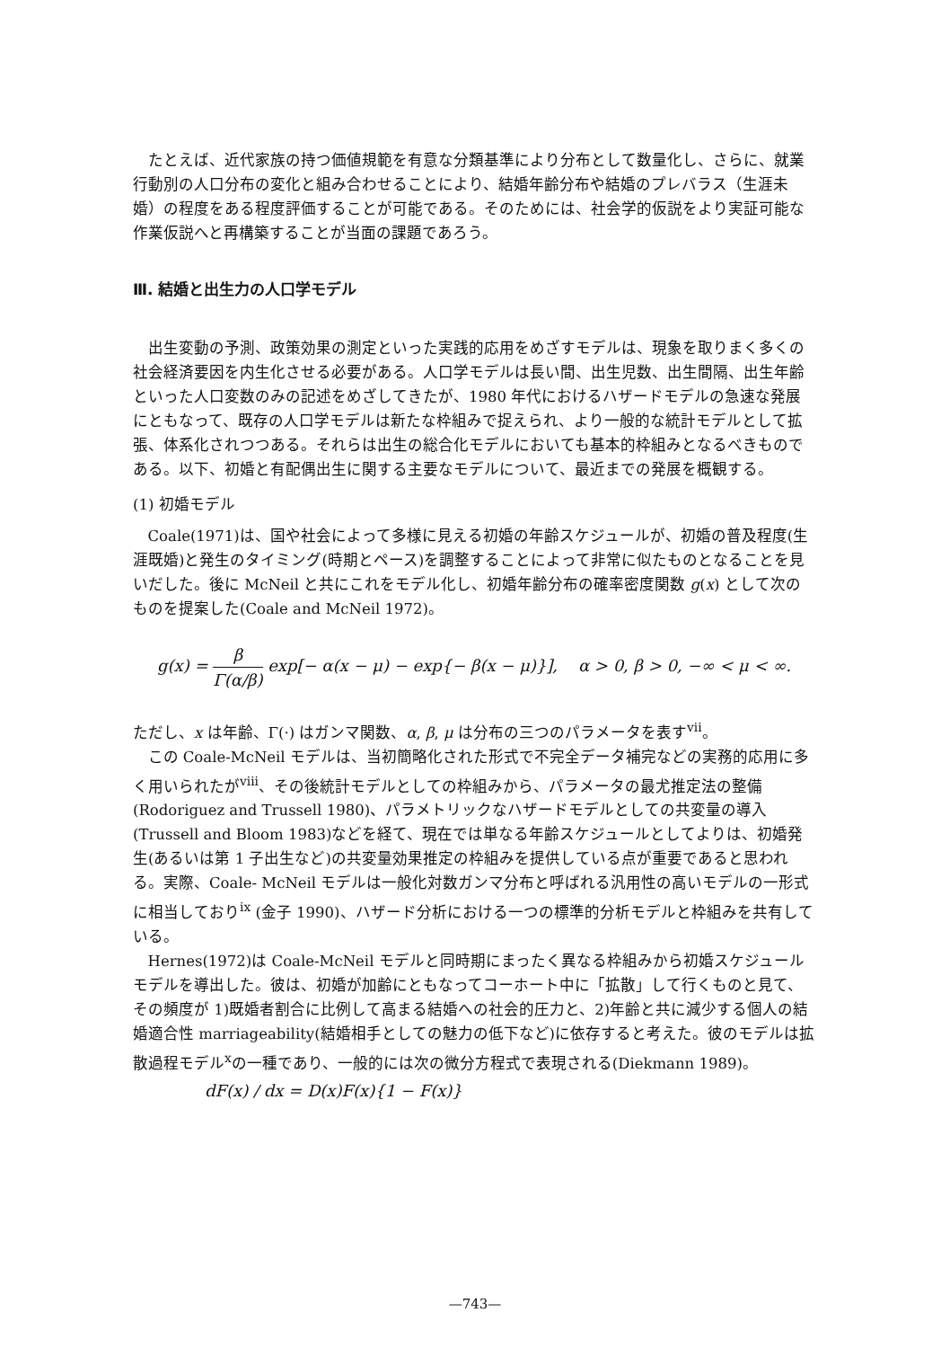たとえば、近代家族の持つ価値規範を有意な分類基準により分布として数量化し、さらに、就業行動別の人口分布の変化と組み合わせることにより、結婚年齢分布や結婚のプレバラス（生涯未婚）の程度をある程度評価することが可能である。そのためには、社会学的仮説をより実証可能な作業仮説へと再構築することが当面の課題であろう。
Ⅲ. 結婚と出生力の人口学モデル
出生変動の予測、政策効果の測定といった実践的応用をめざすモデルは、現象を取りまく多くの社会経済要因を内生化させる必要がある。人口学モデルは長い間、出生児数、出生間隔、出生年齢といった人口変数のみの記述をめざしてきたが、1980 年代におけるハザードモデルの急速な発展にともなって、既存の人口学モデルは新たな枠組みで捉えられ、より一般的な統計モデルとして拡張、体系化されつつある。それらは出生の総合化モデルにおいても基本的枠組みとなるべきものである。以下、初婚と有配偶出生に関する主要なモデルについて、最近までの発展を概観する。
(1) 初婚モデル
Coale(1971)は、国や社会によって多様に見える初婚の年齢スケジュールが、初婚の普及程度(生涯既婚)と発生のタイミング(時期とペース)を調整することによって非常に似たものとなることを見いだした。後に McNeil と共にこれをモデル化し、初婚年齢分布の確率密度関数 g(x) として次のものを提案した(Coale and McNeil 1972)。
g(x) = β Γ(α/β) exp[− α(x − μ) − exp{− β(x − μ)}], α > 0, β > 0, −∞ < μ < ∞.
ただし、x は年齢、Γ(·) はガンマ関数、α, β, μ は分布の三つのパラメータを表す<sup>vii</sup>。
この Coale-McNeil モデルは、当初簡略化された形式で不完全データ補完などの実務的応用に多く用いられたが<sup>viii</sup>、その後統計モデルとしての枠組みから、パラメータの最尤推定法の整備 (Rodoriguez and Trussell 1980)、パラメトリックなハザードモデルとしての共変量の導入(Trussell and Bloom 1983)などを経て、現在では単なる年齢スケジュールとしてよりは、初婚発生(あるいは第 1 子出生など)の共変量効果推定の枠組みを提供している点が重要であると思われる。実際、Coale- McNeil モデルは一般化対数ガンマ分布と呼ばれる汎用性の高いモデルの一形式に相当しており<sup>ix</sup> (金子 1990)、ハザード分析における一つの標準的分析モデルと枠組みを共有している。
Hernes(1972)は Coale-McNeil モデルと同時期にまったく異なる枠組みから初婚スケジュールモデルを導出した。彼は、初婚が加齢にともなってコーホート中に「拡散」して行くものと見て、その頻度が 1)既婚者割合に比例して高まる結婚への社会的圧力と、2)年齢と共に減少する個人の結婚適合性 marriageability(結婚相手としての魅力の低下など)に依存すると考えた。彼のモデルは拡散過程モデル<sup>x</sup>の一種であり、一般的には次の微分方程式で表現される(Diekmann 1989)。
dF(x) / dx = D(x)F(x){1 − F(x)}
—743—